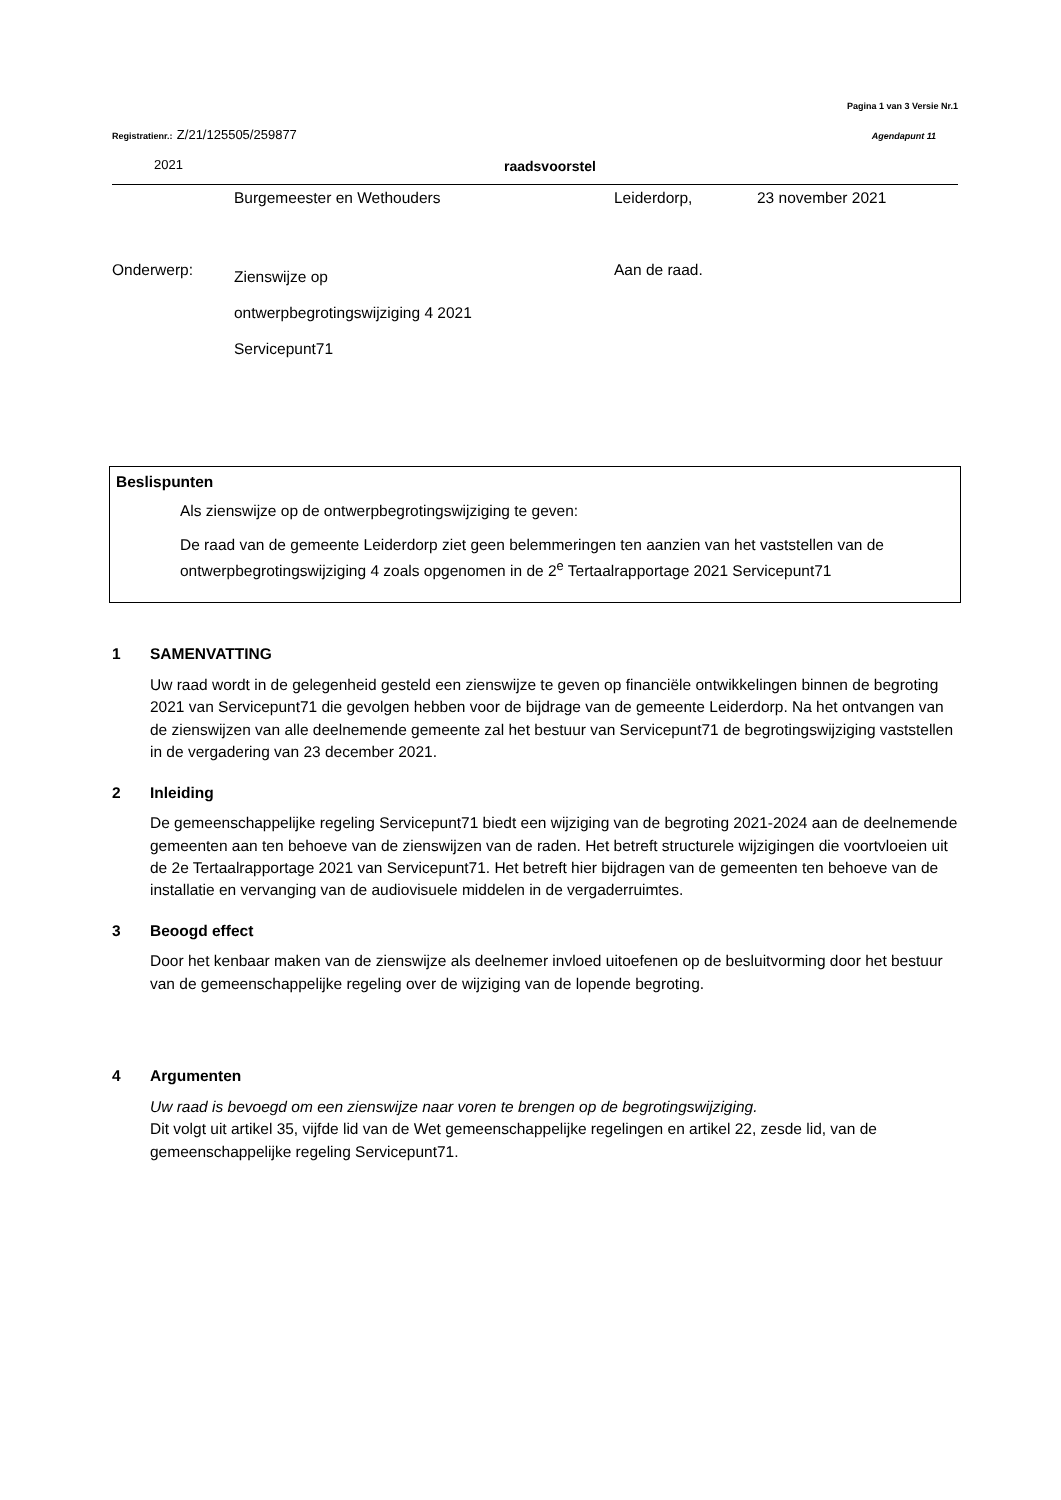Pagina 1 van 3 Versie Nr.1
Registratienr.: Z/21/125505/259877
Agendapunt 11
2021 raadsvoorstel
Burgemeester en Wethouders Leiderdorp, 23 november 2021
Onderwerp:
Zienswijze op
ontwerpbegrotingswijziging 4 2021
Servicepunt71
Aan de raad.
Beslispunten
Als zienswijze op de ontwerpbegrotingswijziging te geven:
De raad van de gemeente Leiderdorp ziet geen belemmeringen ten aanzien van het vaststellen van de ontwerpbegrotingswijziging 4 zoals opgenomen in de 2<sup>e</sup> Tertaalrapportage 2021 Servicepunt71
1 SAMENVATTING
Uw raad wordt in de gelegenheid gesteld een zienswijze te geven op financiële ontwikkelingen binnen de begroting 2021 van Servicepunt71 die gevolgen hebben voor de bijdrage van de gemeente Leiderdorp. Na het ontvangen van de zienswijzen van alle deelnemende gemeente zal het bestuur van Servicepunt71 de begrotingswijziging vaststellen in de vergadering van 23 december 2021.
2 Inleiding
De gemeenschappelijke regeling Servicepunt71 biedt een wijziging van de begroting 2021-2024 aan de deelnemende gemeenten aan ten behoeve van de zienswijzen van de raden. Het betreft structurele wijzigingen die voortvloeien uit de 2e Tertaalrapportage 2021 van Servicepunt71. Het betreft hier bijdragen van de gemeenten ten behoeve van de installatie en vervanging van de audiovisuele middelen in de vergaderruimtes.
3 Beoogd effect
Door het kenbaar maken van de zienswijze als deelnemer invloed uitoefenen op de besluitvorming door het bestuur van de gemeenschappelijke regeling over de wijziging van de lopende begroting.
4 Argumenten
Uw raad is bevoegd om een zienswijze naar voren te brengen op de begrotingswijziging.
Dit volgt uit artikel 35, vijfde lid van de Wet gemeenschappelijke regelingen en artikel 22, zesde lid, van de gemeenschappelijke regeling Servicepunt71.